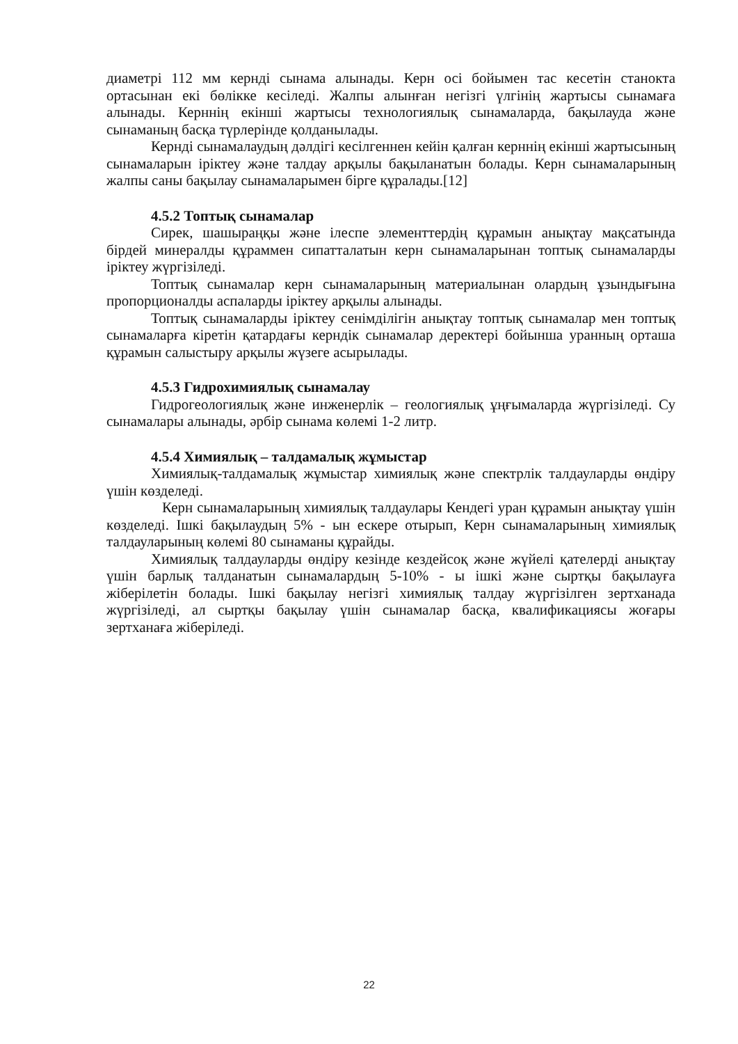диаметрі 112 мм кернді сынама алынады. Керн осі бойымен тас кесетін станокта ортасынан екі бөлікке кесіледі. Жалпы алынған негізгі үлгінің жартысы сынамаға алынады. Керннің екінші жартысы технологиялық сынамаларда, бақылауда және сынаманың басқа түрлерінде қолданылады.
Кернді сынамалаудың дәлдігі кесілгеннен кейін қалған керннің екінші жартысының сынамаларын іріктеу және талдау арқылы бақыланатын болады. Керн сынамаларының жалпы саны бақылау сынамаларымен бірге құралады.[12]
4.5.2 Топтық сынамалар
Сирек, шашыраңқы және ілеспе элементтердің құрамын анықтау мақсатында бірдей минералды құраммен сипатталатын керн сынамаларынан топтық сынамаларды іріктеу жүргізіледі.
Топтық сынамалар керн сынамаларының материалынан олардың ұзындығына пропорционалды аспаларды іріктеу арқылы алынады.
Топтық сынамаларды іріктеу сенімділігін анықтау топтық сынамалар мен топтық сынамаларға кіретін қатардағы керндік сынамалар деректері бойынша уранның орташа құрамын салыстыру арқылы жүзеге асырылады.
4.5.3 Гидрохимиялық сынамалау
Гидрогеологиялық және инженерлік – геологиялық ұңғымаларда жүргізіледі. Су сынамалары алынады, әрбір сынама көлемі 1-2 литр.
4.5.4 Химиялық – талдамалық жұмыстар
Химиялық-талдамалық жұмыстар химиялық және спектрлік талдауларды өндіру үшін көзделеді.
Керн сынамаларының химиялық талдаулары Кендегі уран құрамын анықтау үшін көзделеді. Ішкі бақылаудың 5% - ын ескере отырып, Керн сынамаларының химиялық талдауларының көлемі 80 сынаманы құрайды.
Химиялық талдауларды өндіру кезінде кездейсоқ және жүйелі қателерді анықтау үшін барлық талданатын сынамалардың 5-10% - ы ішкі және сыртқы бақылауға жіберілетін болады. Ішкі бақылау негізгі химиялық талдау жүргізілген зертханада жүргізіледі, ал сыртқы бақылау үшін сынамалар басқа, квалификациясы жоғары зертханаға жіберіледі.
22